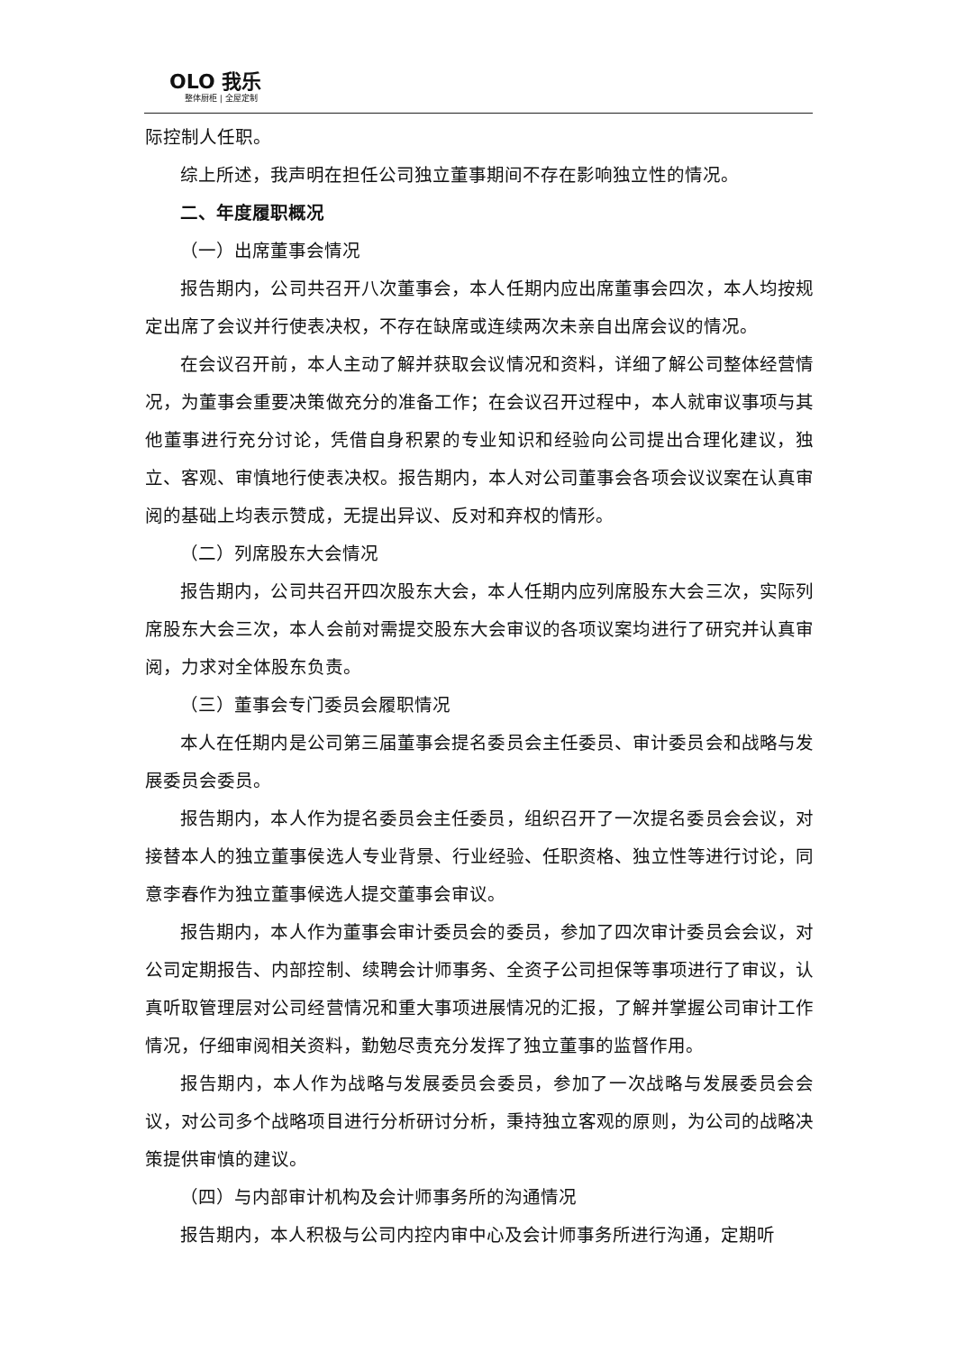OLO 我乐
整体厨柜 | 全屋定制
际控制人任职。
综上所述，我声明在担任公司独立董事期间不存在影响独立性的情况。
二、年度履职概况
（一）出席董事会情况
报告期内，公司共召开八次董事会，本人任期内应出席董事会四次，本人均按规定出席了会议并行使表决权，不存在缺席或连续两次未亲自出席会议的情况。
在会议召开前，本人主动了解并获取会议情况和资料，详细了解公司整体经营情况，为董事会重要决策做充分的准备工作；在会议召开过程中，本人就审议事项与其他董事进行充分讨论，凭借自身积累的专业知识和经验向公司提出合理化建议，独立、客观、审慎地行使表决权。报告期内，本人对公司董事会各项会议议案在认真审阅的基础上均表示赞成，无提出异议、反对和弃权的情形。
（二）列席股东大会情况
报告期内，公司共召开四次股东大会，本人任期内应列席股东大会三次，实际列席股东大会三次，本人会前对需提交股东大会审议的各项议案均进行了研究并认真审阅，力求对全体股东负责。
（三）董事会专门委员会履职情况
本人在任期内是公司第三届董事会提名委员会主任委员、审计委员会和战略与发展委员会委员。
报告期内，本人作为提名委员会主任委员，组织召开了一次提名委员会会议，对接替本人的独立董事侯选人专业背景、行业经验、任职资格、独立性等进行讨论，同意李春作为独立董事候选人提交董事会审议。
报告期内，本人作为董事会审计委员会的委员，参加了四次审计委员会会议，对公司定期报告、内部控制、续聘会计师事务、全资子公司担保等事项进行了审议，认真听取管理层对公司经营情况和重大事项进展情况的汇报，了解并掌握公司审计工作情况，仔细审阅相关资料，勤勉尽责充分发挥了独立董事的监督作用。
报告期内，本人作为战略与发展委员会委员，参加了一次战略与发展委员会会议，对公司多个战略项目进行分析研讨分析，秉持独立客观的原则，为公司的战略决策提供审慎的建议。
（四）与内部审计机构及会计师事务所的沟通情况
报告期内，本人积极与公司内控内审中心及会计师事务所进行沟通，定期听